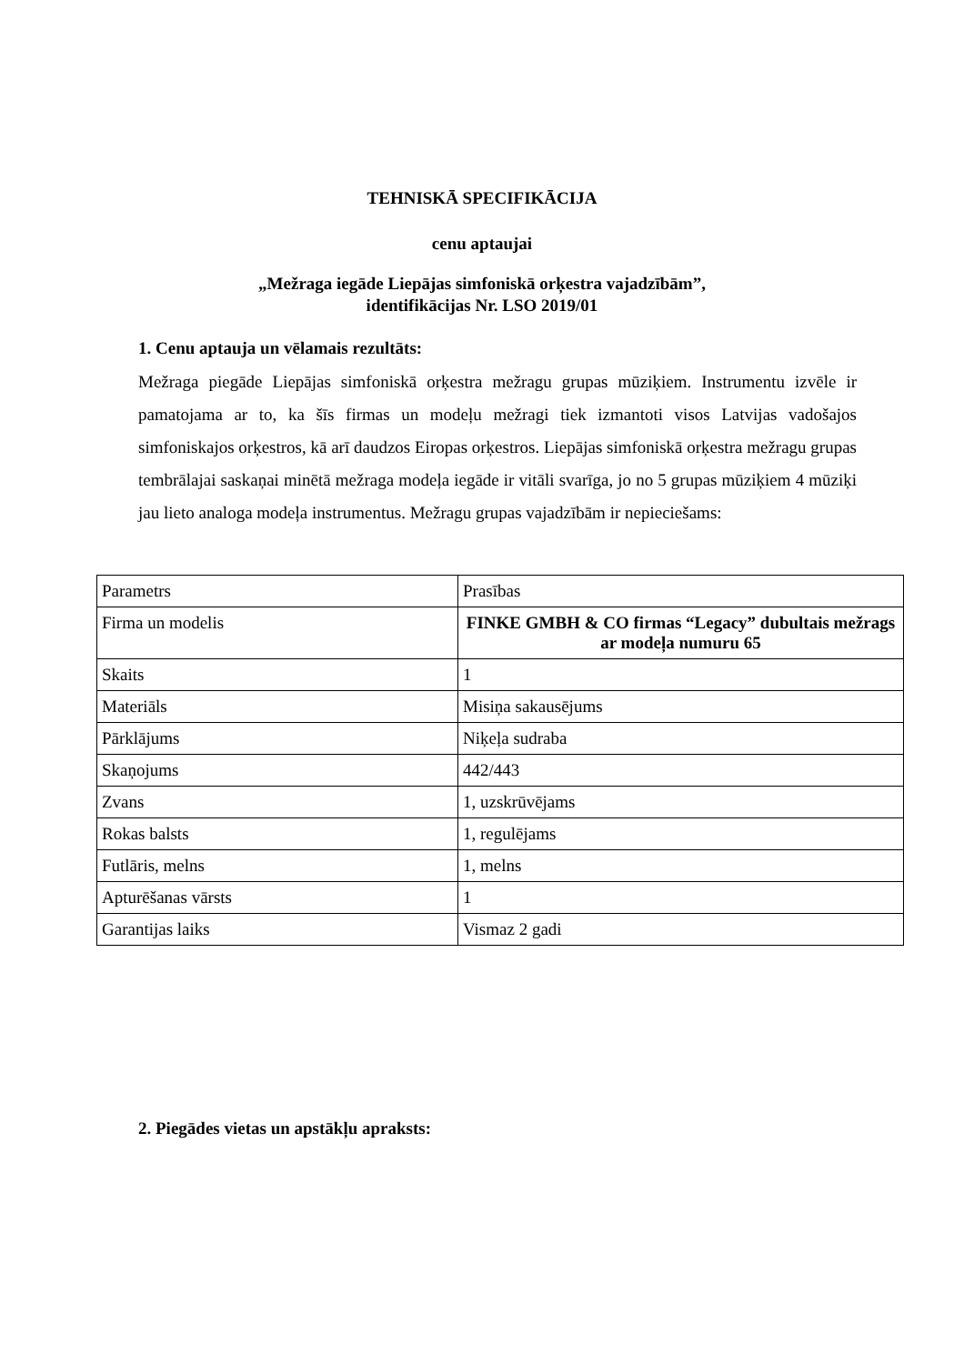TEHNISKĀ SPECIFIKĀCIJA
cenu aptaujai
„Mežraga iegāde Liepājas simfoniskā orķestra vajadzībām”,
identifikācijas Nr. LSO 2019/01
1. Cenu aptauja un vēlamais rezultāts:
Mežraga piegāde Liepājas simfoniskā orķestra mežragu grupas mūziķiem. Instrumentu izvēle ir pamatojama ar to, ka šīs firmas un modeļu mežragi tiek izmantoti visos Latvijas vadošajos simfoniskajos orķestros, kā arī daudzos Eiropas orķestros. Liepājas simfoniskā orķestra mežragu grupas tembrālajai saskaņai minētā mežraga modeļa iegāde ir vitāli svarīga, jo no 5 grupas mūziķiem 4 mūziķi jau lieto analoga modeļa instrumentus. Mežragu grupas vajadzībām ir nepieciešams:
| Parametrs | Prasības |
| Firma un modelis | FINKE GMBH & CO firmas “Legacy” dubultais mežrags ar modeļa numuru 65 |
| Skaits | 1 |
| Materiāls | Misiņa sakausējums |
| Pārklājums | Niķeļa sudraba |
| Skaņojums | 442/443 |
| Zvans | 1, uzskrūvējams |
| Rokas balsts | 1, regulējams |
| Futlāris, melns | 1, melns |
| Apturēšanas vārsts | 1 |
| Garantijas laiks | Vismaz 2 gadi |
2. Piegādes vietas un apstākļu apraksts: